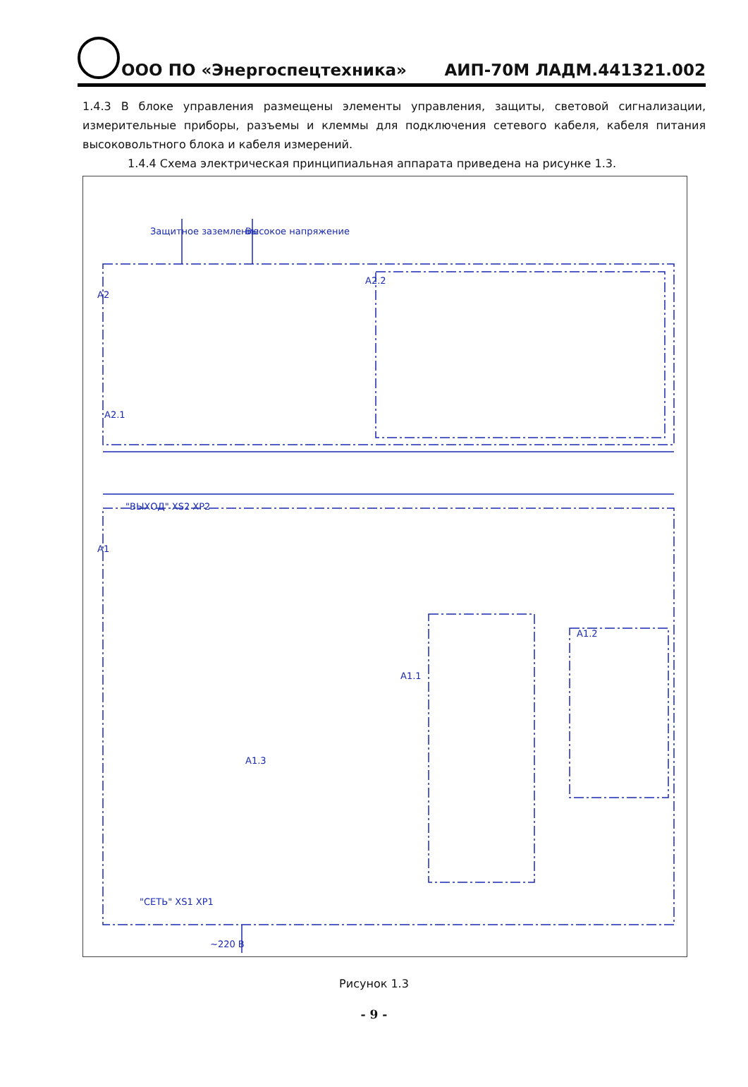ООО ПО «Энергоспецтехника» АИП-70М ЛАДМ.441321.002
1.4.3 В блоке управления размещены элементы управления, защиты, световой сигнализации, измерительные приборы, разъемы и клеммы для подключения сетевого кабеля, кабеля питания высоковольтного блока и кабеля измерений.
1.4.4 Схема электрическая принципиальная аппарата приведена на рисунке 1.3.
A2
A1
A2.2
A2.1
A1.1
A1.2
A1.3
"ВЫХОД" XS2 XP2
"СЕТЬ" XS1 XP1
~220 В
Защитное заземление Высокое напряжение
Рисунок 1.3
- 9 -